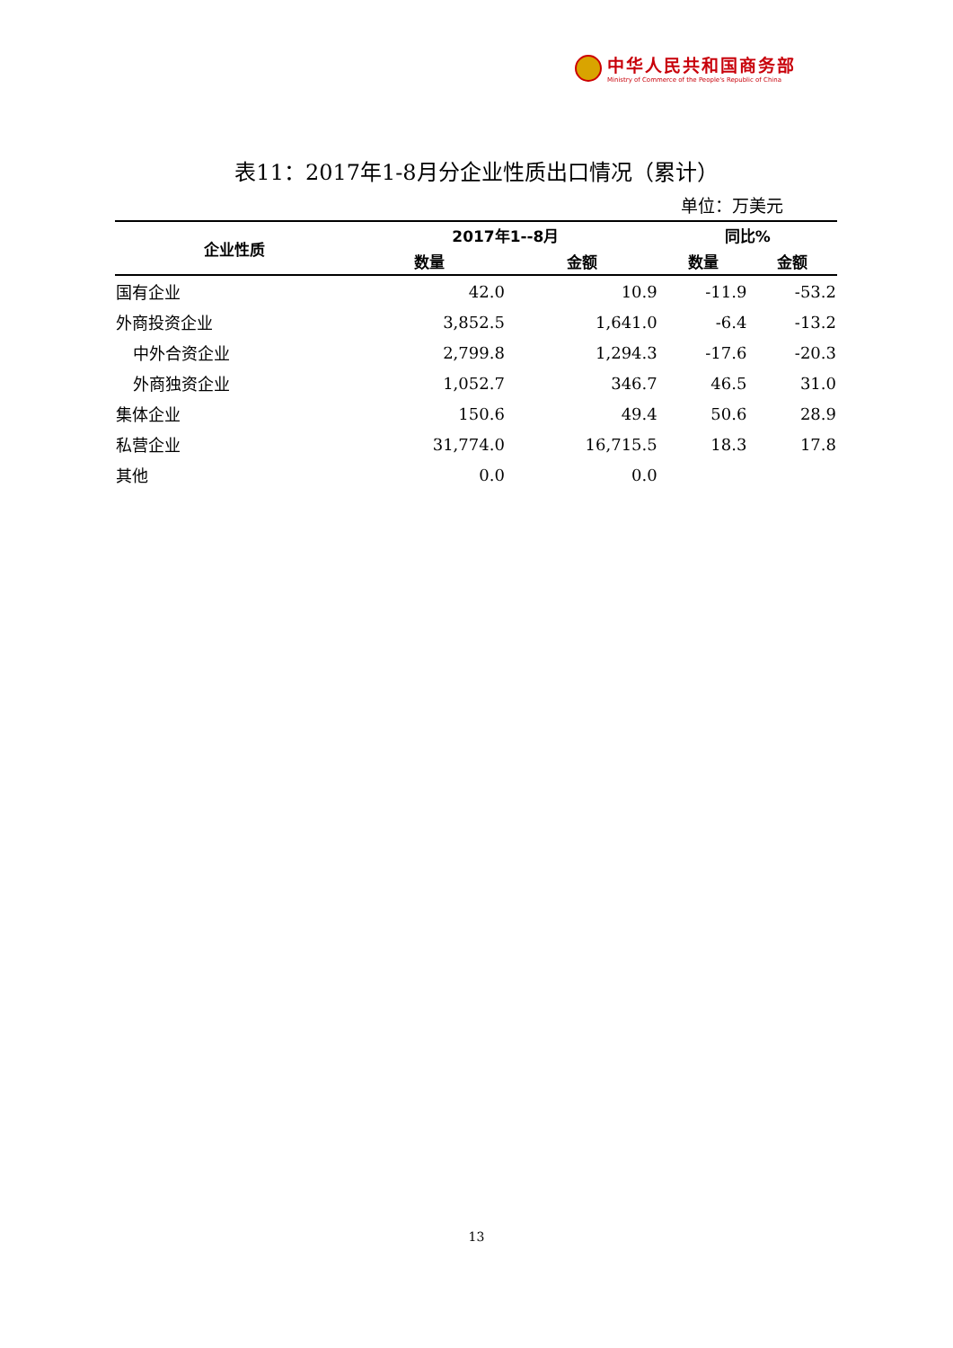中华人民共和国商务部
Ministry of Commerce of the People's Republic of China
表11：2017年1-8月分企业性质出口情况（累计）
单位：万美元
| 企业性质 | 2017年1--8月 | | 同比% | |
| --- | --- | --- | --- | --- |
| | 数量 | 金额 | 数量 | 金额 |
| 国有企业 | 42.0 | 10.9 | -11.9 | -53.2 |
| 外商投资企业 | 3,852.5 | 1,641.0 | -6.4 | -13.2 |
| 中外合资企业 | 2,799.8 | 1,294.3 | -17.6 | -20.3 |
| 外商独资企业 | 1,052.7 | 346.7 | 46.5 | 31.0 |
| 集体企业 | 150.6 | 49.4 | 50.6 | 28.9 |
| 私营企业 | 31,774.0 | 16,715.5 | 18.3 | 17.8 |
| 其他 | 0.0 | 0.0 | | |
13